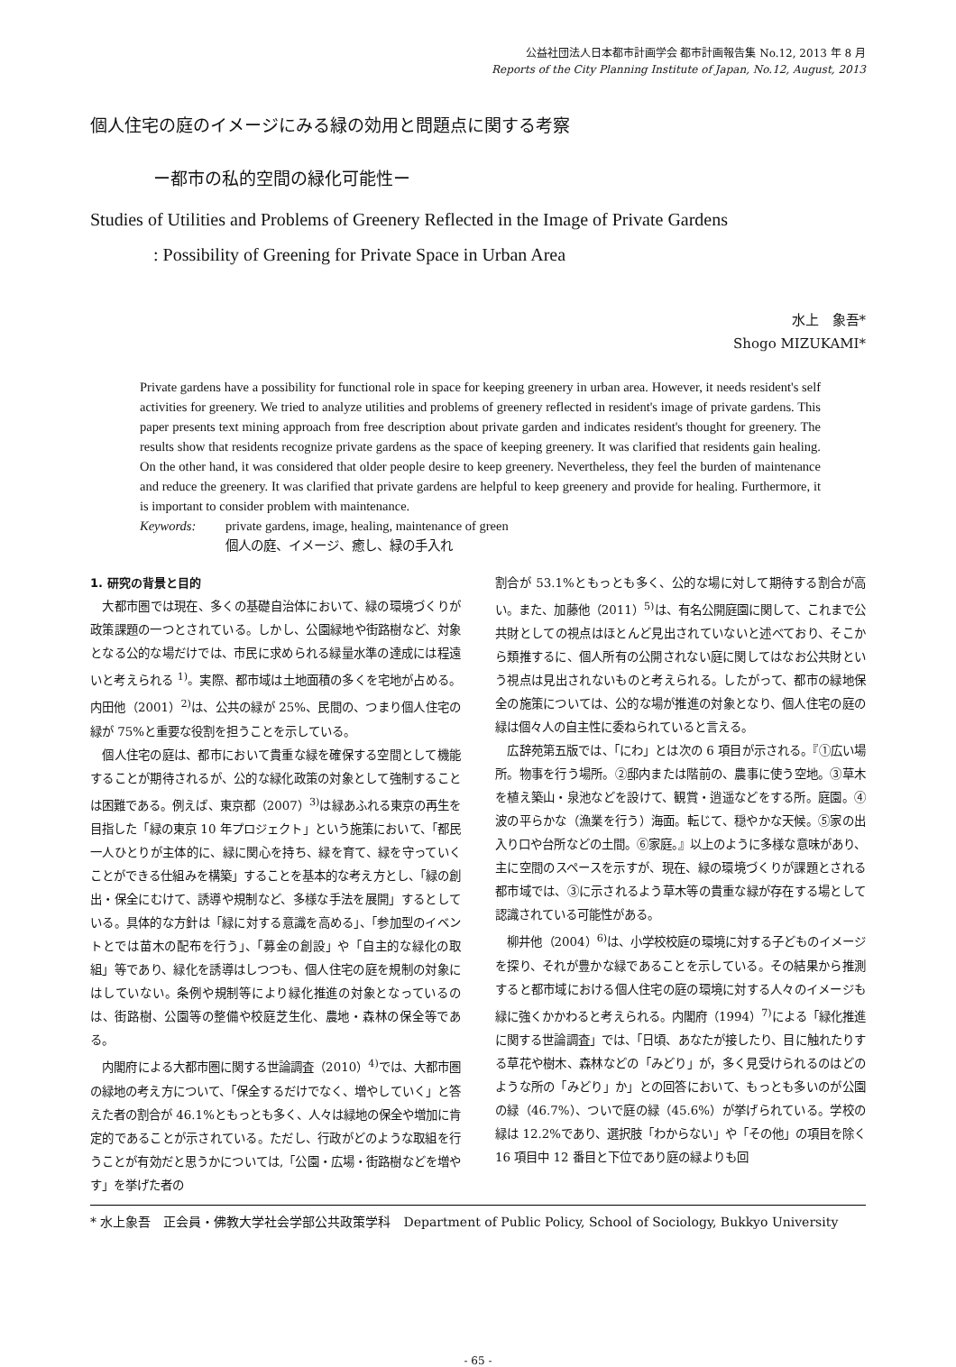公益社団法人日本都市計画学会 都市計画報告集 No.12, 2013 年 8 月
Reports of the City Planning Institute of Japan, No.12, August, 2013
個人住宅の庭のイメージにみる緑の効用と問題点に関する考察
ー都市の私的空間の緑化可能性ー
Studies of Utilities and Problems of Greenery Reflected in the Image of Private Gardens
: Possibility of Greening for Private Space in Urban Area
水上　象吾*
Shogo MIZUKAMI*
Private gardens have a possibility for functional role in space for keeping greenery in urban area. However, it needs resident's self activities for greenery. We tried to analyze utilities and problems of greenery reflected in resident's image of private gardens. This paper presents text mining approach from free description about private garden and indicates resident's thought for greenery. The results show that residents recognize private gardens as the space of keeping greenery. It was clarified that residents gain healing. On the other hand, it was considered that older people desire to keep greenery. Nevertheless, they feel the burden of maintenance and reduce the greenery. It was clarified that private gardens are helpful to keep greenery and provide for healing. Furthermore, it is important to consider problem with maintenance.
Keywords: private gardens, image, healing, maintenance of green
個人の庭、イメージ、癒し、緑の手入れ
1. 研究の背景と目的
大都市圏では現在、多くの基礎自治体において、緑の環境づくりが政策課題の一つとされている。しかし、公園緑地や街路樹など、対象となる公的な場だけでは、市民に求められる緑量水準の達成には程遠いと考えられる <sup>1)</sup>。実際、都市域は土地面積の多くを宅地が占める。内田他（2001）<sup>2)</sup>は、公共の緑が 25%、民間の、つまり個人住宅の緑が 75%と重要な役割を担うことを示している。
個人住宅の庭は、都市において貴重な緑を確保する空間として機能することが期待されるが、公的な緑化政策の対象として強制することは困難である。例えば、東京都（2007）<sup>3)</sup>は緑あふれる東京の再生を目指した「緑の東京 10 年プロジェクト」という施策において、「都民一人ひとりが主体的に、緑に関心を持ち、緑を育て、緑を守っていくことができる仕組みを構築」することを基本的な考え方とし、「緑の創出・保全にむけて、誘導や規制など、多様な手法を展開」するとしている。具体的な方針は「緑に対する意識を高める」、「参加型のイベントとでは苗木の配布を行う」、「募金の創設」や「自主的な緑化の取組」等であり、緑化を誘導はしつつも、個人住宅の庭を規制の対象にはしていない。条例や規制等により緑化推進の対象となっているのは、街路樹、公園等の整備や校庭芝生化、農地・森林の保全等である。
内閣府による大都市圏に関する世論調査（2010）<sup>4)</sup>では、大都市圏の緑地の考え方について、「保全するだけでなく、増やしていく」と答えた者の割合が 46.1%ともっとも多く、人々は緑地の保全や増加に肯定的であることが示されている。ただし、行政がどのような取組を行うことが有効だと思うかについては,「公園・広場・街路樹などを増やす」を挙げた者の
割合が 53.1%ともっとも多く、公的な場に対して期待する割合が高い。また、加藤他（2011）<sup>5)</sup>は、有名公開庭園に関して、これまで公共財としての視点はほとんど見出されていないと述べており、そこから類推するに、個人所有の公開されない庭に関してはなお公共財という視点は見出されないものと考えられる。したがって、都市の緑地保全の施策については、公的な場が推進の対象となり、個人住宅の庭の緑は個々人の自主性に委ねられていると言える。
広辞苑第五版では、「にわ」とは次の 6 項目が示される。『①広い場所。物事を行う場所。②邸内または階前の、農事に使う空地。③草木を植え築山・泉池などを設けて、観賞・逍遥などをする所。庭園。④波の平らかな（漁業を行う）海面。転じて、穏やかな天候。⑤家の出入り口や台所などの土間。⑥家庭。』以上のように多様な意味があり、主に空間のスペースを示すが、現在、緑の環境づくりが課題とされる都市域では、③に示されるよう草木等の貴重な緑が存在する場として認識されている可能性がある。
柳井他（2004）<sup>6)</sup>は、小学校校庭の環境に対する子どものイメージを探り、それが豊かな緑であることを示している。その結果から推測すると都市域における個人住宅の庭の環境に対する人々のイメージも緑に強くかかわると考えられる。内閣府（1994）<sup>7)</sup>による「緑化推進に関する世論調査」では、「日頃、あなたが接したり、目に触れたりする草花や樹木、森林などの「みどり」が，多く見受けられるのはどのような所の「みどり」か」との回答において、もっとも多いのが公園の緑（46.7%）、ついで庭の緑（45.6%）が挙げられている。学校の緑は 12.2%であり、選択肢「わからない」や「その他」の項目を除く 16 項目中 12 番目と下位であり庭の緑よりも回
* 水上象吾　正会員・佛教大学社会学部公共政策学科　Department of Public Policy, School of Sociology, Bukkyo University
- 65 -